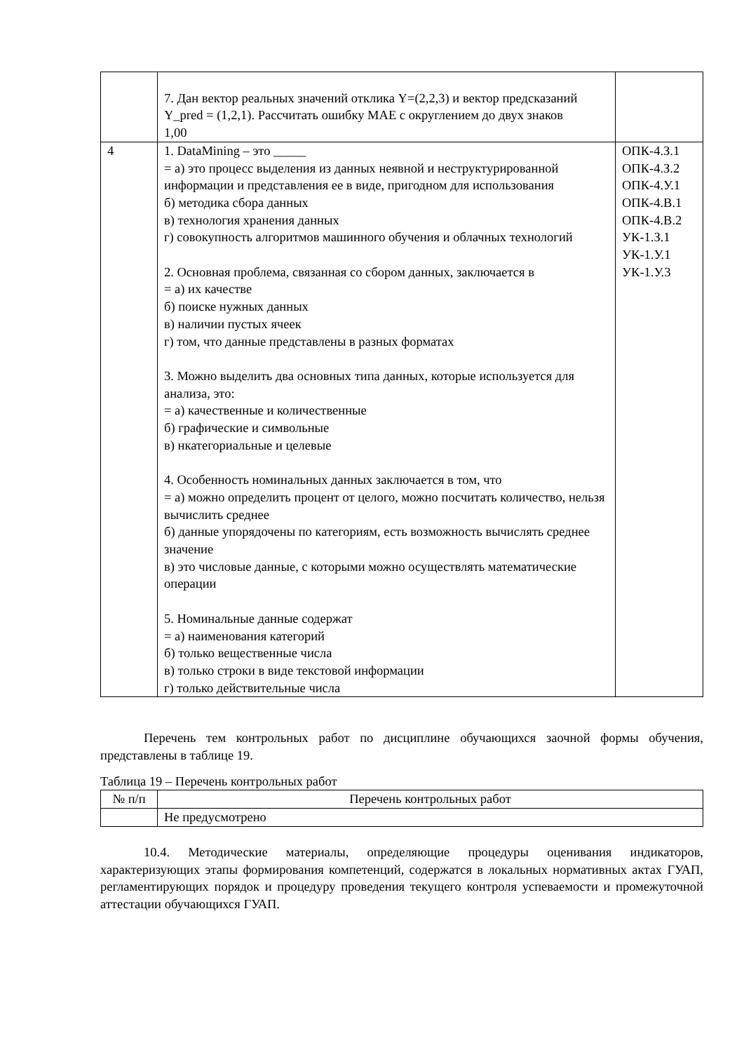| | 7. Дан вектор реальных значений отклика Y=(2,2,3) и вектор предсказаний Y_pred = (1,2,1). Рассчитать ошибку MAE с округлением до двух знаков 1,00 | |
| 4 | 1. DataMining – это _____ = а) это процесс выделения из данных неявной и неструктурированной информации и представления ее в виде, пригодном для использования б) методика сбора данных в) технология хранения данных г) совокупность алгоритмов машинного обучения и облачных технологий 2. Основная проблема, связанная со сбором данных, заключается в = а) их качестве б) поиске нужных данных в) наличии пустых ячеек г) том, что данные представлены в разных форматах 3. Можно выделить два основных типа данных, которые используется для анализа, это: = а) качественные и количественные б) графические и символьные в) нкатегориальные и целевые 4. Особенность номинальных данных заключается в том, что = а) можно определить процент от целого, можно посчитать количество, нельзя вычислить среднее б) данные упорядочены по категориям, есть возможность вычислять среднее значение в) это числовые данные, с которыми можно осуществлять математические операции 5. Номинальные данные содержат = а) наименования категорий б) только вещественные числа в) только строки в виде текстовой информации г) только действительные числа | ОПК-4.З.1 ОПК-4.З.2 ОПК-4.У.1 ОПК-4.В.1 ОПК-4.В.2 УК-1.З.1 УК-1.У.1 УК-1.У.3 |
Перечень тем контрольных работ по дисциплине обучающихся заочной формы обучения, представлены в таблице 19.
Таблица 19 – Перечень контрольных работ
| № п/п | Перечень контрольных работ |
| --- | --- |
| | Не предусмотрено |
10.4. Методические материалы, определяющие процедуры оценивания индикаторов, характеризующих этапы формирования компетенций, содержатся в локальных нормативных актах ГУАП, регламентирующих порядок и процедуру проведения текущего контроля успеваемости и промежуточной аттестации обучающихся ГУАП.